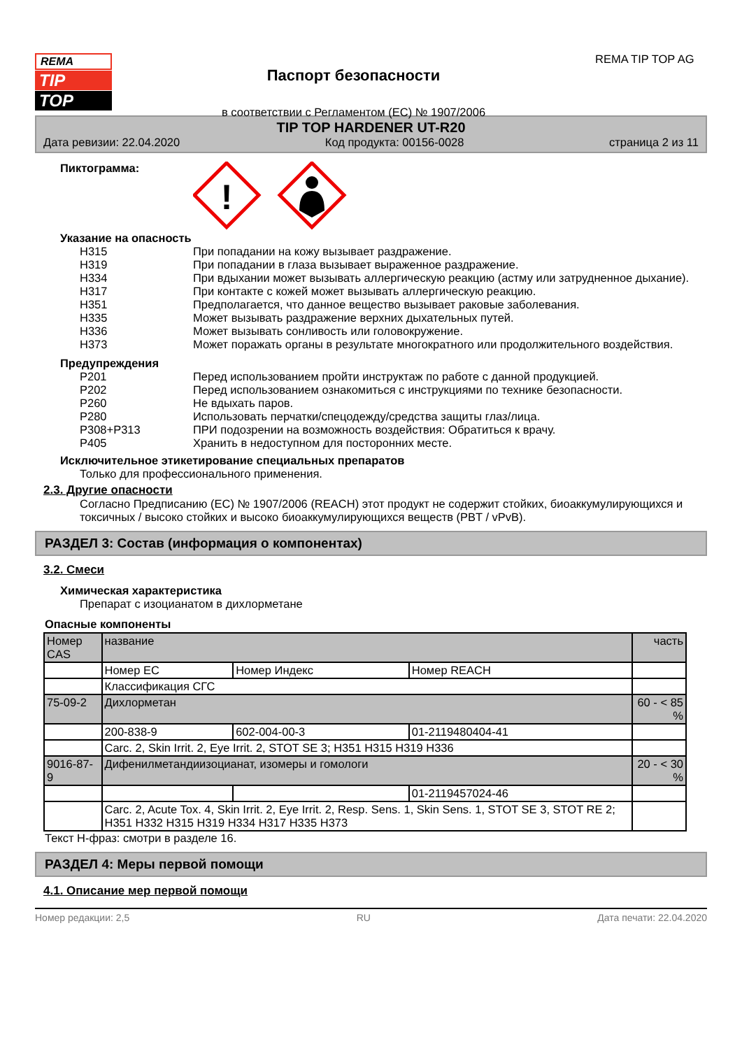REMA
TIP
TOP
Паспорт безопасности
в соответствии с Регламентом (ЕС) № 1907/2006
REMA TIP TOP AG
TIP TOP HARDENER UT-R20
Дата ревизии: 22.04.2020 Код продукта: 00156-0028 страница 2 из 11
Пиктограмма:
!
Указание на опасность
H315 При попадании на кожу вызывает раздражение.
H319 При попадании в глаза вызывает выраженное раздражение.
H334 При вдыхании может вызывать аллергическую реакцию (астму или затрудненное дыхание).
H317 При контакте с кожей может вызывать аллергическую реакцию.
H351 Предполагается, что данное вещество вызывает раковые заболевания.
H335 Может вызывать раздражение верхних дыхательных путей.
H336 Может вызывать сонливость или головокружение.
H373 Может поражать органы в результате многократного или продолжительного воздействия.
Предупреждения
P201 Перед использованием пройти инструктаж по работе с данной продукцией.
P202 Перед использованием ознакомиться с инструкциями по технике безопасности.
P260 Не вдыхать паров.
P280 Использовать перчатки/спецодежду/средства защиты глаз/лица.
P308+P313 ПРИ подозрении на возможность воздействия: Обратиться к врачу.
P405 Хранить в недоступном для посторонних месте.
Исключительное этикетирование специальных препаратов
Только для профессионального применения.
2.3. Другие опасности
Согласно Предписанию (ЕС) № 1907/2006 (REACH) этот продукт не содержит стойких, биоаккумулирующихся и токсичных / высоко стойких и высоко биоаккумулирующихся веществ (PBT / vPvB).
РАЗДЕЛ 3: Состав (информация о компонентах)
3.2. Смеси
Химическая характеристика
Препарат с изоцианатом в дихлорметане
Опасные компоненты
| Номер CAS | название | | | часть |
| | Номер EC | Номер Индекс | Номер REACH | |
| | Классификация СГС | | | |
| 75-09-2 | Дихлорметан | | | 60 - < 85 % |
| | 200-838-9 | 602-004-00-3 | 01-2119480404-41 | |
| | Carc. 2, Skin Irrit. 2, Eye Irrit. 2, STOT SE 3; H351 H315 H319 H336 | | | |
| 9016-87-9 | Дифенилметандиизоцианат, изомеры и гомологи | | | 20 - < 30 % |
| | | | 01-2119457024-46 | |
| | Carc. 2, Acute Tox. 4, Skin Irrit. 2, Eye Irrit. 2, Resp. Sens. 1, Skin Sens. 1, STOT SE 3, STOT RE 2; H351 H332 H315 H319 H334 H317 H335 H373 | | | |
Текст Н-фраз: смотри в разделе 16.
РАЗДЕЛ 4: Меры первой помощи
4.1. Описание мер первой помощи
Номер редакции: 2,5 RU Дата печати: 22.04.2020